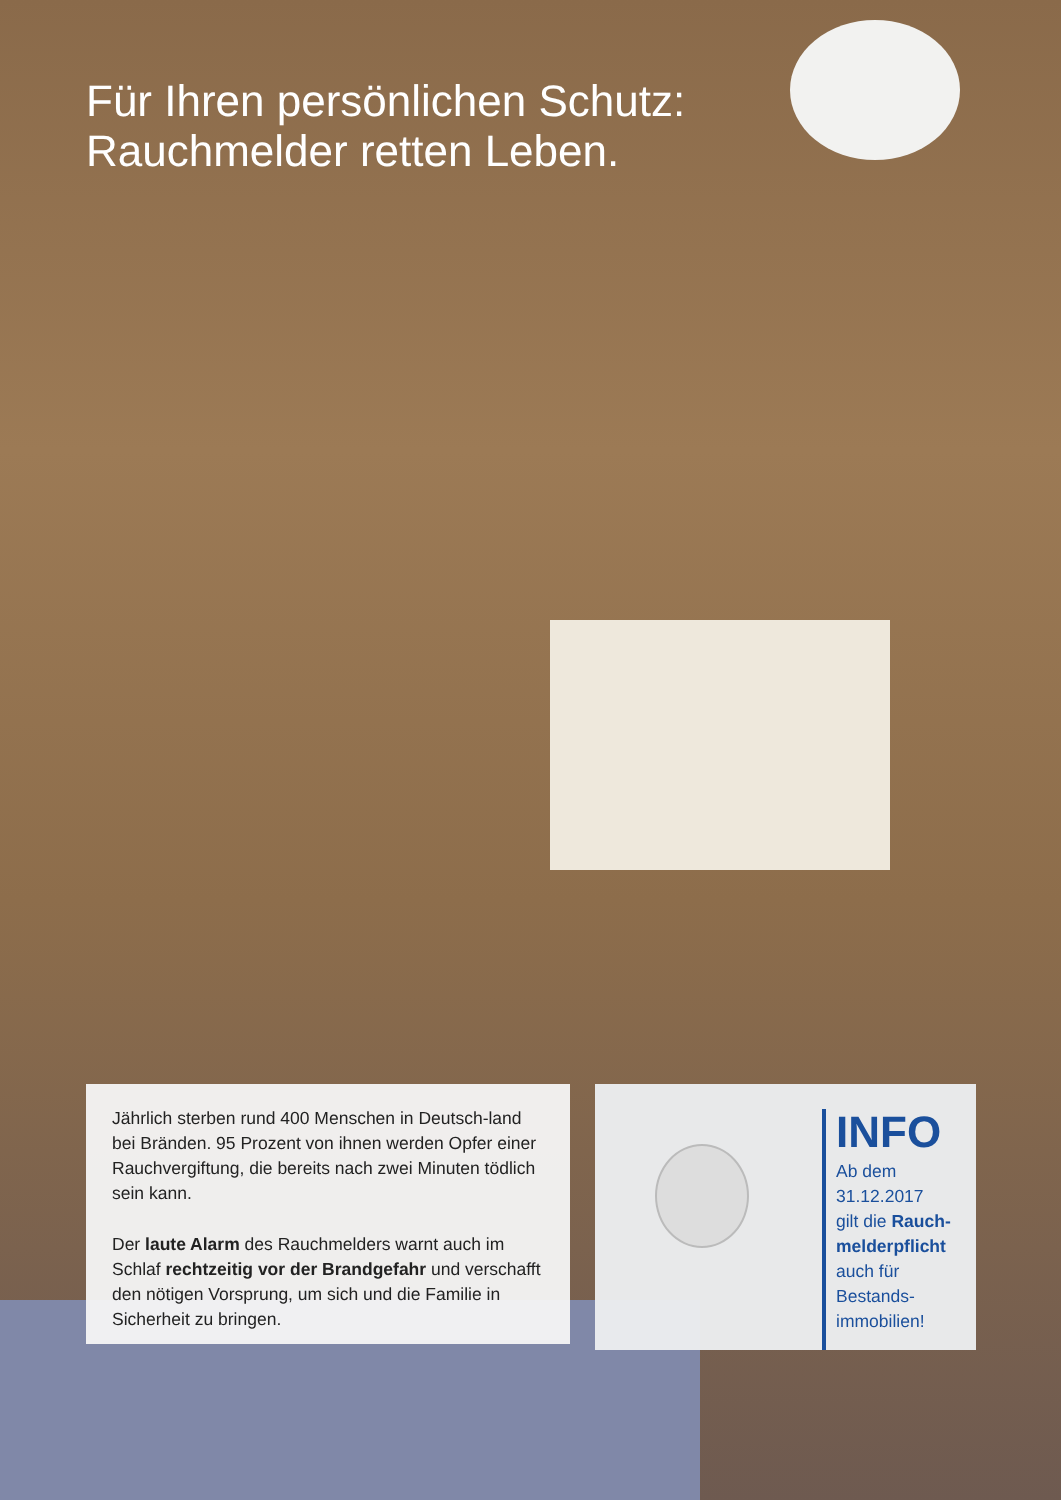Für Ihren persönlichen Schutz:
Rauchmelder retten Leben.
Jährlich sterben rund 400 Menschen in Deutsch-land bei Bränden. 95 Prozent von ihnen werden Opfer einer Rauchvergiftung, die bereits nach zwei Minuten tödlich sein kann.
Der laute Alarm des Rauchmelders warnt auch im Schlaf rechtzeitig vor der Brandgefahr und verschafft den nötigen Vorsprung, um sich und die Familie in Sicherheit zu bringen.
INFO
Ab dem
31.12.2017
gilt die Rauch-
melderpflicht
auch für
Bestands-
immobilien!